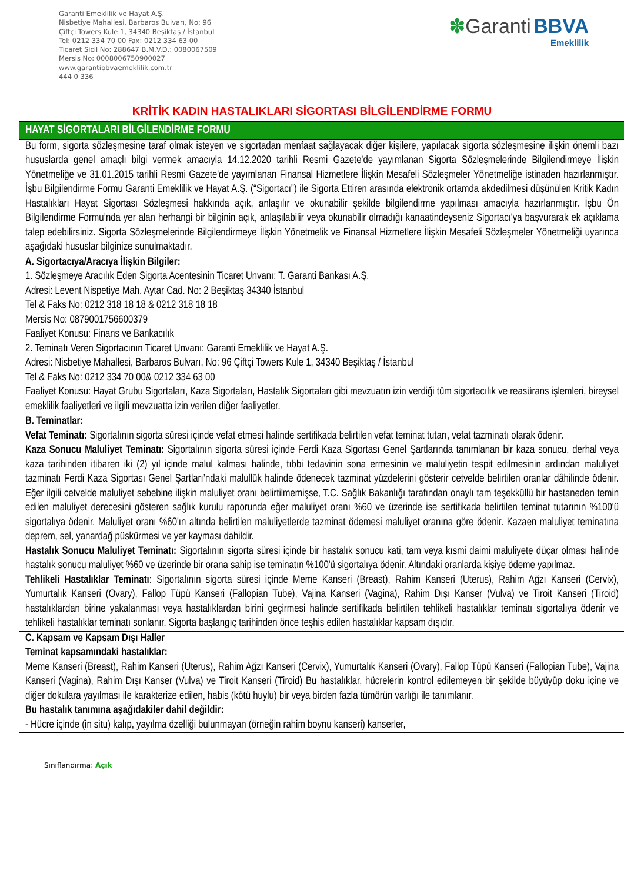Garanti Emeklilik ve Hayat A.Ş.
Nisbetiye Mahallesi, Barbaros Bulvarı, No: 96
Çiftçi Towers Kule 1, 34340 Beşiktaş / İstanbul
Tel: 0212 334 70 00 Fax: 0212 334 63 00
Ticaret Sicil No: 288647 B.M.V.D.: 0080067509
Mersis No: 0008006750900027
www.garantibbvaemeklilik.com.tr
444 0 336
✽Garanti BBVA
Emeklilik
KRİTİK KADIN HASTALIKLARI SİGORTASI BİLGİLENDİRME FORMU
| HAYAT SİGORTALARI BİLGİLENDİRME FORMU |
| --- |
| Bu form, sigorta sözleşmesine taraf olmak isteyen ve sigortadan menfaat sağlayacak diğer kişilere, yapılacak sigorta sözleşmesine ilişkin önemli bazı hususlarda genel amaçlı bilgi vermek amacıyla 14.12.2020 tarihli Resmi Gazete'de yayımlanan Sigorta Sözleşmelerinde Bilgilendirmeye İlişkin Yönetmeliğe ve 31.01.2015 tarihli Resmi Gazete'de yayımlanan Finansal Hizmetlere İlişkin Mesafeli Sözleşmeler Yönetmeliğe istinaden hazırlanmıştır. İşbu Bilgilendirme Formu Garanti Emeklilik ve Hayat A.Ş. (“Sigortacı”) ile Sigorta Ettiren arasında elektronik ortamda akdedilmesi düşünülen Kritik Kadın Hastalıkları Hayat Sigortası Sözleşmesi hakkında açık, anlaşılır ve okunabilir şekilde bilgilendirme yapılması amacıyla hazırlanmıştır. İşbu Ön Bilgilendirme Formu’nda yer alan herhangi bir bilginin açık, anlaşılabilir veya okunabilir olmadığı kanaatindeyseniz Sigortacı'ya başvurarak ek açıklama talep edebilirsiniz. Sigorta Sözleşmelerinde Bilgilendirmeye İlişkin Yönetmelik ve Finansal Hizmetlere İlişkin Mesafeli Sözleşmeler Yönetmeliği uyarınca aşağıdaki hususlar bilginize sunulmaktadır. |
| A. Sigortacıya/Aracıya İlişkin Bilgiler: 1. Sözleşmeye Aracılık Eden Sigorta Acentesinin Ticaret Unvanı: T. Garanti Bankası A.Ş. Adresi: Levent Nispetiye Mah. Aytar Cad. No: 2 Beşiktaş 34340 İstanbul Tel & Faks No: 0212 318 18 18 & 0212 318 18 18 Mersis No: 0879001756600379 Faaliyet Konusu: Finans ve Bankacılık 2. Teminatı Veren Sigortacının Ticaret Unvanı: Garanti Emeklilik ve Hayat A.Ş. Adresi: Nisbetiye Mahallesi, Barbaros Bulvarı, No: 96 Çiftçi Towers Kule 1, 34340 Beşiktaş / İstanbul Tel & Faks No: 0212 334 70 00& 0212 334 63 00 Faaliyet Konusu: Hayat Grubu Sigortaları, Kaza Sigortaları, Hastalık Sigortaları gibi mevzuatın izin verdiği tüm sigortacılık ve reasürans işlemleri, bireysel emeklilik faaliyetleri ve ilgili mevzuatta izin verilen diğer faaliyetler. |
| B. Teminatlar: Vefat Teminatı: Sigortalının sigorta süresi içinde vefat etmesi halinde sertifikada belirtilen vefat teminat tutarı, vefat tazminatı olarak ödenir. Kaza Sonucu Maluliyet Teminatı: Sigortalının sigorta süresi içinde Ferdi Kaza Sigortası Genel Şartlarında tanımlanan bir kaza sonucu, derhal veya kaza tarihinden itibaren iki (2) yıl içinde malul kalması halinde, tıbbi tedavinin sona ermesinin ve maluliyetin tespit edilmesinin ardından maluliyet tazminatı Ferdi Kaza Sigortası Genel Şartları’ndaki malullük halinde ödenecek tazminat yüzdelerini gösterir cetvelde belirtilen oranlar dâhilinde ödenir. Eğer ilgili cetvelde maluliyet sebebine ilişkin maluliyet oranı belirtilmemişse, T.C. Sağlık Bakanlığı tarafından onaylı tam teşekküllü bir hastaneden temin edilen maluliyet derecesini gösteren sağlık kurulu raporunda eğer maluliyet oranı %60 ve üzerinde ise sertifikada belirtilen teminat tutarının %100'ü sigortalıya ödenir. Maluliyet oranı %60'ın altında belirtilen maluliyetlerde tazminat ödemesi maluliyet oranına göre ödenir. Kazaen maluliyet teminatına deprem, sel, yanardağ püskürmesi ve yer kayması dahildir. Hastalık Sonucu Maluliyet Teminatı: Sigortalının sigorta süresi içinde bir hastalık sonucu kati, tam veya kısmi daimi maluliyete düçar olması halinde hastalık sonucu maluliyet %60 ve üzerinde bir orana sahip ise teminatın %100'ü sigortalıya ödenir. Altındaki oranlarda kişiye ödeme yapılmaz. Tehlikeli Hastalıklar Teminatı : Sigortalının sigorta süresi içinde Meme Kanseri (Breast), Rahim Kanseri (Uterus), Rahim Ağzı Kanseri (Cervix), Yumurtalık Kanseri (Ovary), Fallop Tüpü Kanseri (Fallopian Tube), Vajina Kanseri (Vagina), Rahim Dışı Kanser (Vulva) ve Tiroit Kanseri (Tiroid) hastalıklardan birine yakalanması veya hastalıklardan birini geçirmesi halinde sertifikada belirtilen tehlikeli hastalıklar teminatı sigortalıya ödenir ve tehlikeli hastalıklar teminatı sonlanır. Sigorta başlangıç tarihinden önce teşhis edilen hastalıklar kapsam dışıdır. |
| C. Kapsam ve Kapsam Dışı Haller Teminat kapsamındaki hastalıklar: Meme Kanseri (Breast), Rahim Kanseri (Uterus), Rahim Ağzı Kanseri (Cervix), Yumurtalık Kanseri (Ovary), Fallop Tüpü Kanseri (Fallopian Tube), Vajina Kanseri (Vagina), Rahim Dışı Kanser (Vulva) ve Tiroit Kanseri (Tiroid) Bu hastalıklar, hücrelerin kontrol edilemeyen bir şekilde büyüyüp doku içine ve diğer dokulara yayılması ile karakterize edilen, habis (kötü huylu) bir veya birden fazla tümörün varlığı ile tanımlanır. Bu hastalık tanımına aşağıdakiler dahil değildir: - Hücre içinde (in situ) kalıp, yayılma özelliği bulunmayan (örneğin rahim boynu kanseri) kanserler, |
Sınıflandırma: Açık